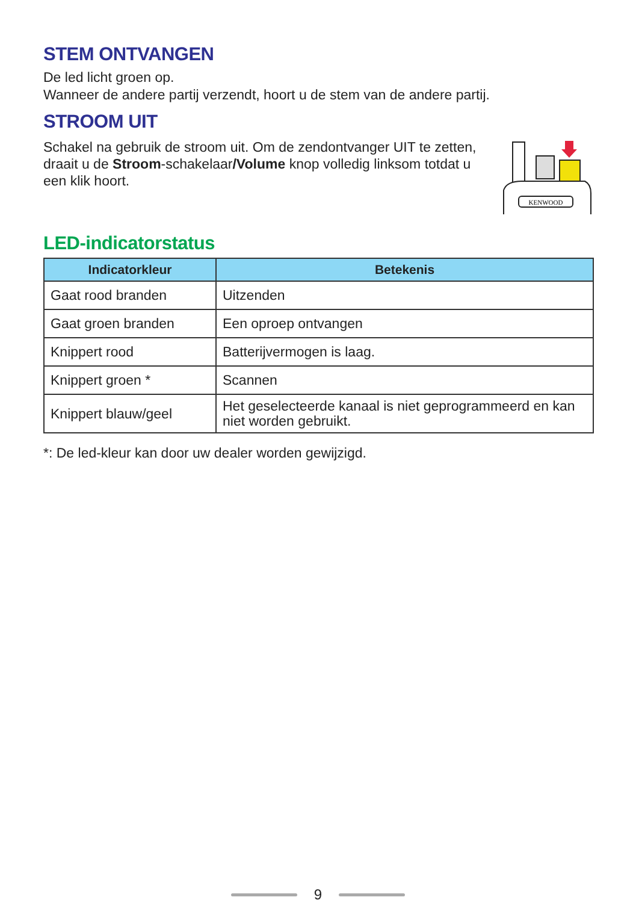STEM ONTVANGEN
De led licht groen op.
Wanneer de andere partij verzendt, hoort u de stem van de andere partij.
STROOM UIT
Schakel na gebruik de stroom uit. Om de zendontvanger UIT te zetten, draait u de Stroom-schakelaar/Volume knop volledig linksom totdat u een klik hoort.
KENWOOD
LED-indicatorstatus
| Indicatorkleur | Betekenis |
| --- | --- |
| Gaat rood branden | Uitzenden |
| Gaat groen branden | Een oproep ontvangen |
| Knippert rood | Batterijvermogen is laag. |
| Knippert groen * | Scannen |
| Knippert blauw/geel | Het geselecteerde kanaal is niet geprogrammeerd en kan niet worden gebruikt. |
*: De led-kleur kan door uw dealer worden gewijzigd.
9